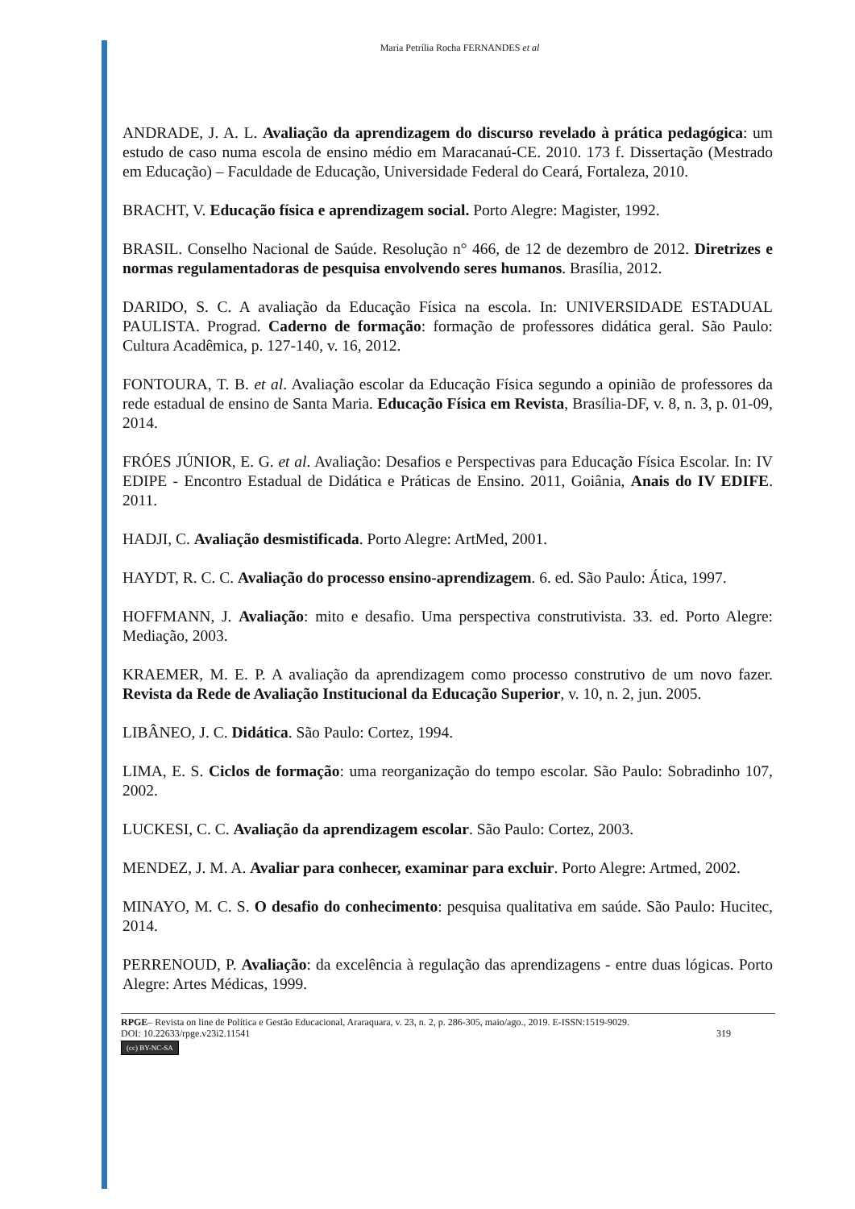Maria Petrília Rocha FERNANDES et al
ANDRADE, J. A. L. Avaliação da aprendizagem do discurso revelado à prática pedagógica: um estudo de caso numa escola de ensino médio em Maracanaú-CE. 2010. 173 f. Dissertação (Mestrado em Educação) – Faculdade de Educação, Universidade Federal do Ceará, Fortaleza, 2010.
BRACHT, V. Educação física e aprendizagem social. Porto Alegre: Magister, 1992.
BRASIL. Conselho Nacional de Saúde. Resolução n° 466, de 12 de dezembro de 2012. Diretrizes e normas regulamentadoras de pesquisa envolvendo seres humanos. Brasília, 2012.
DARIDO, S. C. A avaliação da Educação Física na escola. In: UNIVERSIDADE ESTADUAL PAULISTA. Prograd. Caderno de formação: formação de professores didática geral. São Paulo: Cultura Acadêmica, p. 127-140, v. 16, 2012.
FONTOURA, T. B. et al. Avaliação escolar da Educação Física segundo a opinião de professores da rede estadual de ensino de Santa Maria. Educação Física em Revista, Brasília-DF, v. 8, n. 3, p. 01-09, 2014.
FRÓES JÚNIOR, E. G. et al. Avaliação: Desafios e Perspectivas para Educação Física Escolar. In: IV EDIPE - Encontro Estadual de Didática e Práticas de Ensino. 2011, Goiânia, Anais do IV EDIFE. 2011.
HADJI, C. Avaliação desmistificada. Porto Alegre: ArtMed, 2001.
HAYDT, R. C. C. Avaliação do processo ensino-aprendizagem. 6. ed. São Paulo: Ática, 1997.
HOFFMANN, J. Avaliação: mito e desafio. Uma perspectiva construtivista. 33. ed. Porto Alegre: Mediação, 2003.
KRAEMER, M. E. P. A avaliação da aprendizagem como processo construtivo de um novo fazer. Revista da Rede de Avaliação Institucional da Educação Superior, v. 10, n. 2, jun. 2005.
LIBÂNEO, J. C. Didática. São Paulo: Cortez, 1994.
LIMA, E. S. Ciclos de formação: uma reorganização do tempo escolar. São Paulo: Sobradinho 107, 2002.
LUCKESI, C. C. Avaliação da aprendizagem escolar. São Paulo: Cortez, 2003.
MENDEZ, J. M. A. Avaliar para conhecer, examinar para excluir. Porto Alegre: Artmed, 2002.
MINAYO, M. C. S. O desafio do conhecimento: pesquisa qualitativa em saúde. São Paulo: Hucitec, 2014.
PERRENOUD, P. Avaliação: da excelência à regulação das aprendizagens - entre duas lógicas. Porto Alegre: Artes Médicas, 1999.
RPGE– Revista on line de Política e Gestão Educacional, Araraquara, v. 23, n. 2, p. 286-305, maio/ago., 2019. E-ISSN:1519-9029.
DOI: 10.22633/rpge.v23i2.11541 319
(cc) BY-NC-SA